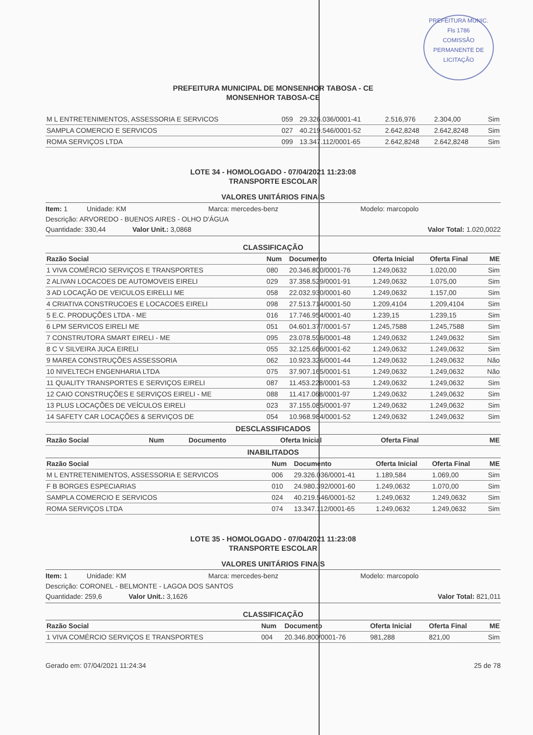PREFEITURA MUNIC.
Fls 1786
COMISSÃO PERMANENTE DE LICITAÇÃO
PREFEITURA MUNICIPAL DE MONSENHOR TABOSA - CE
MONSENHOR TABOSA-CE
| M L ENTRETENIMENTOS, ASSESSORIA E SERVICOS | 059 | 29.326.036/0001-41 | 2.516,976 | 2.304,00 | Sim |
| SAMPLA COMERCIO E SERVICOS | 027 | 40.219.546/0001-52 | 2.642,8248 | 2.642,8248 | Sim |
| ROMA SERVIÇOS LTDA | 099 | 13.347.112/0001-65 | 2.642,8248 | 2.642,8248 | Sim |
LOTE 34 - HOMOLOGADO - 07/04/2021 11:23:08
TRANSPORTE ESCOLAR
VALORES UNITÁRIOS FINAIS
Item: 1 Unidade: KM Marca: mercedes-benz Modelo: marcopolo
Descrição: ARVOREDO - BUENOS AIRES - OLHO D'ÁGUA
Quantidade: 330,44 Valor Unit.: 3,0868 Valor Total: 1.020,0022
CLASSIFICAÇÃO
| Razão Social | Num | Documento | Oferta Inicial | Oferta Final | ME |
| --- | --- | --- | --- | --- | --- |
| 1 VIVA COMÉRCIO SERVIÇOS E TRANSPORTES | 080 | 20.346.800/0001-76 | 1.249,0632 | 1.020,00 | Sim |
| 2 ALIVAN LOCACOES DE AUTOMOVEIS EIRELI | 029 | 37.358.529/0001-91 | 1.249,0632 | 1.075,00 | Sim |
| 3 AD LOCAÇÃO DE VEICULOS EIRELLI ME | 058 | 22.032.930/0001-60 | 1.249,0632 | 1.157,00 | Sim |
| 4 CRIATIVA CONSTRUCOES E LOCACOES EIRELI | 098 | 27.513.714/0001-50 | 1.209,4104 | 1.209,4104 | Sim |
| 5 E.C. PRODUÇÕES LTDA - ME | 016 | 17.746.954/0001-40 | 1.239,15 | 1.239,15 | Sim |
| 6 LPM SERVICOS EIRELI ME | 051 | 04.601.377/0001-57 | 1.245,7588 | 1.245,7588 | Sim |
| 7 CONSTRUTORA SMART EIRELI - ME | 095 | 23.078.596/0001-48 | 1.249,0632 | 1.249,0632 | Sim |
| 8 C V SILVEIRA JUCA EIRELI | 055 | 32.125.666/0001-62 | 1.249,0632 | 1.249,0632 | Sim |
| 9 MAREA CONSTRUÇÕES ASSESSORIA | 062 | 10.923.326/0001-44 | 1.249,0632 | 1.249,0632 | Não |
| 10 NIVELTECH ENGENHARIA LTDA | 075 | 37.907.165/0001-51 | 1.249,0632 | 1.249,0632 | Não |
| 11 QUALITY TRANSPORTES E SERVIÇOS EIRELI | 087 | 11.453.228/0001-53 | 1.249,0632 | 1.249,0632 | Sim |
| 12 CAIO CONSTRUÇÕES E SERVIÇOS EIRELI - ME | 088 | 11.417.068/0001-97 | 1.249,0632 | 1.249,0632 | Sim |
| 13 PLUS LOCAÇÕES DE VEÍCULOS EIRELI | 023 | 37.155.085/0001-97 | 1.249,0632 | 1.249,0632 | Sim |
| 14 SAFETY CAR LOCAÇÕES & SERVIÇOS DE | 054 | 10.968.984/0001-52 | 1.249,0632 | 1.249,0632 | Sim |
DESCLASSIFICADOS
| Razão Social | Num | Documento | Oferta Inicial | Oferta Final | ME |
| --- | --- | --- | --- | --- | --- |
INABILITADOS
| Razão Social | Num | Documento | Oferta Inicial | Oferta Final | ME |
| --- | --- | --- | --- | --- | --- |
| M L ENTRETENIMENTOS, ASSESSORIA E SERVICOS | 006 | 29.326.036/0001-41 | 1.189,584 | 1.069,00 | Sim |
| F B BORGES ESPECIARIAS | 010 | 24.980.392/0001-60 | 1.249,0632 | 1.070,00 | Sim |
| SAMPLA COMERCIO E SERVICOS | 024 | 40.219.546/0001-52 | 1.249,0632 | 1.249,0632 | Sim |
| ROMA SERVIÇOS LTDA | 074 | 13.347.112/0001-65 | 1.249,0632 | 1.249,0632 | Sim |
LOTE 35 - HOMOLOGADO - 07/04/2021 11:23:08
TRANSPORTE ESCOLAR
VALORES UNITÁRIOS FINAIS
Item: 1 Unidade: KM Marca: mercedes-benz Modelo: marcopolo
Descrição: CORONEL - BELMONTE - LAGOA DOS SANTOS
Quantidade: 259,6 Valor Unit.: 3,1626 Valor Total: 821,011
CLASSIFICAÇÃO
| Razão Social | Num | Documento | Oferta Inicial | Oferta Final | ME |
| --- | --- | --- | --- | --- | --- |
| 1 VIVA COMÉRCIO SERVIÇOS E TRANSPORTES | 004 | 20.346.800/0001-76 | 981,288 | 821,00 | Sim |
Gerado em: 07/04/2021 11:24:34 25 de 78